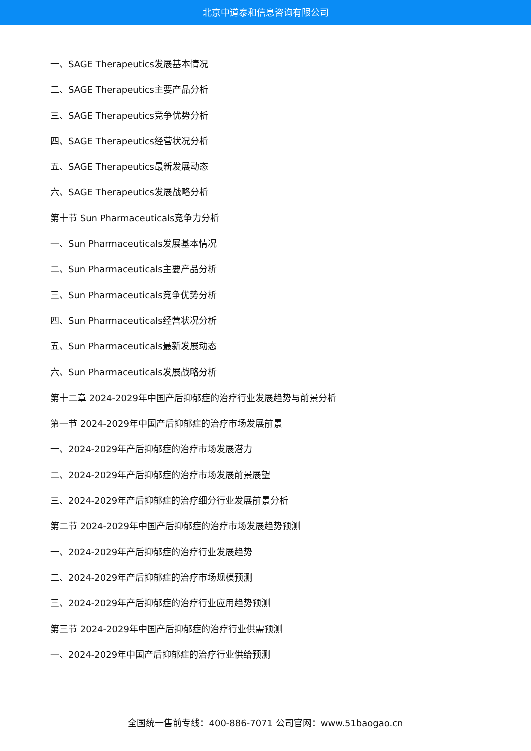北京中道泰和信息咨询有限公司
一、SAGE Therapeutics发展基本情况
二、SAGE Therapeutics主要产品分析
三、SAGE Therapeutics竞争优势分析
四、SAGE Therapeutics经营状况分析
五、SAGE Therapeutics最新发展动态
六、SAGE Therapeutics发展战略分析
第十节 Sun Pharmaceuticals竞争力分析
一、Sun Pharmaceuticals发展基本情况
二、Sun Pharmaceuticals主要产品分析
三、Sun Pharmaceuticals竞争优势分析
四、Sun Pharmaceuticals经营状况分析
五、Sun Pharmaceuticals最新发展动态
六、Sun Pharmaceuticals发展战略分析
第十二章 2024-2029年中国产后抑郁症的治疗行业发展趋势与前景分析
第一节 2024-2029年中国产后抑郁症的治疗市场发展前景
一、2024-2029年产后抑郁症的治疗市场发展潜力
二、2024-2029年产后抑郁症的治疗市场发展前景展望
三、2024-2029年产后抑郁症的治疗细分行业发展前景分析
第二节 2024-2029年中国产后抑郁症的治疗市场发展趋势预测
一、2024-2029年产后抑郁症的治疗行业发展趋势
二、2024-2029年产后抑郁症的治疗市场规模预测
三、2024-2029年产后抑郁症的治疗行业应用趋势预测
第三节 2024-2029年中国产后抑郁症的治疗行业供需预测
一、2024-2029年中国产后抑郁症的治疗行业供给预测
全国统一售前专线：400-886-7071 公司官网：www.51baogao.cn